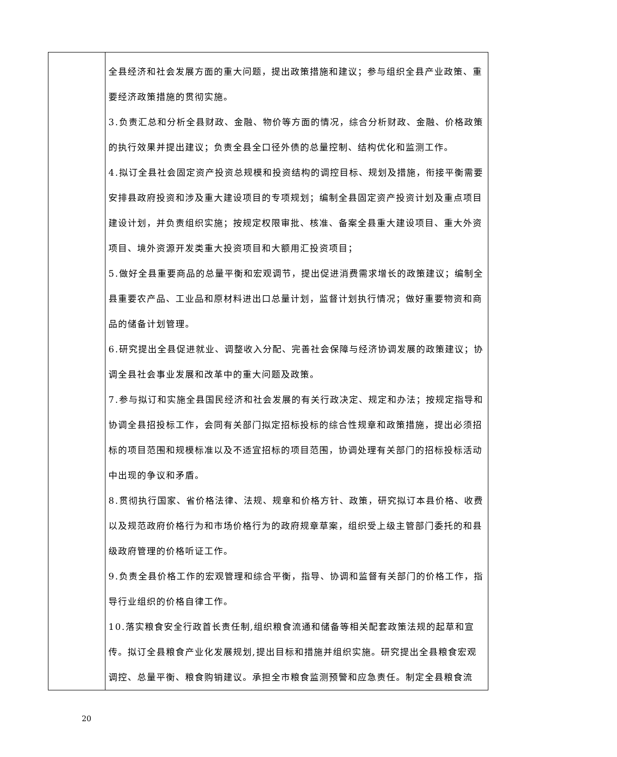| | 全县经济和社会发展方面的重大问题，提出政策措施和建议；参与组织全县产业政策、重要经济政策措施的贯彻实施。 3.负责汇总和分析全县财政、金融、物价等方面的情况，综合分析财政、金融、价格政策的执行效果并提出建议；负责全县全口径外债的总量控制、结构优化和监测工作。 4.拟订全县社会固定资产投资总规模和投资结构的调控目标、规划及措施，衔接平衡需要安排县政府投资和涉及重大建设项目的专项规划；编制全县固定资产投资计划及重点项目建设计划，并负责组织实施；按规定权限审批、核准、备案全县重大建设项目、重大外资项目、境外资源开发类重大投资项目和大额用汇投资项目； 5.做好全县重要商品的总量平衡和宏观调节，提出促进消费需求增长的政策建议；编制全县重要农产品、工业品和原材料进出口总量计划，监督计划执行情况；做好重要物资和商品的储备计划管理。 6.研究提出全县促进就业、调整收入分配、完善社会保障与经济协调发展的政策建议；协调全县社会事业发展和改革中的重大问题及政策。 7.参与拟订和实施全县国民经济和社会发展的有关行政决定、规定和办法；按规定指导和协调全县招投标工作，会同有关部门拟定招标投标的综合性规章和政策措施，提出必须招标的项目范围和规模标准以及不适宜招标的项目范围，协调处理有关部门的招标投标活动中出现的争议和矛盾。 8.贯彻执行国家、省价格法律、法规、规章和价格方针、政策，研究拟订本县价格、收费以及规范政府价格行为和市场价格行为的政府规章草案，组织受上级主管部门委托的和县级政府管理的价格听证工作。 9.负责全县价格工作的宏观管理和综合平衡，指导、协调和监督有关部门的价格工作，指导行业组织的价格自律工作。 10.落实粮食安全行政首长责任制,组织粮食流通和储备等相关配套政策法规的起草和宣传。拟订全县粮食产业化发展规划,提出目标和措施并组织实施。研究提出全县粮食宏观调控、总量平衡、粮食购销建议。承担全市粮食监测预警和应急责任。制定全县粮食流 |
20